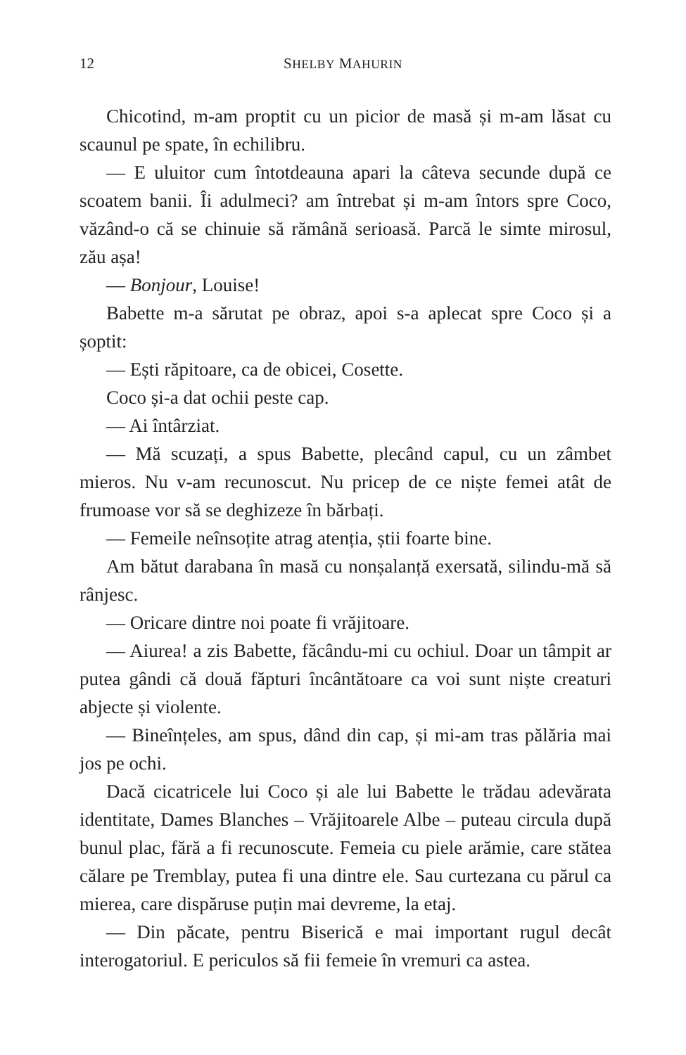12 SHELBY MAHURIN
Chicotind, m-am proptit cu un picior de masă și m-am lăsat cu scaunul pe spate, în echilibru.
— E uluitor cum întotdeauna apari la câteva secunde după ce scoatem banii. Îi adulmeci? am întrebat și m-am întors spre Coco, văzând-o că se chinuie să rămână serioasă. Parcă le simte mirosul, zău așa!
— Bonjour, Louise!
Babette m-a sărutat pe obraz, apoi s-a aplecat spre Coco și a șoptit:
— Ești răpitoare, ca de obicei, Cosette.
Coco și-a dat ochii peste cap.
— Ai întârziat.
— Mă scuzați, a spus Babette, plecând capul, cu un zâmbet mieros. Nu v-am recunoscut. Nu pricep de ce niște femei atât de frumoase vor să se deghizeze în bărbați.
— Femeile neînsoțite atrag atenția, știi foarte bine.
Am bătut darabana în masă cu nonșalanță exersată, silindu-mă să rânjesc.
— Oricare dintre noi poate fi vrăjitoare.
— Aiurea! a zis Babette, făcându-mi cu ochiul. Doar un tâmpit ar putea gândi că două făpturi încântătoare ca voi sunt niște creaturi abjecte și violente.
— Bineînțeles, am spus, dând din cap, și mi-am tras pălăria mai jos pe ochi.
Dacă cicatricele lui Coco și ale lui Babette le trădau adevărata identitate, Dames Blanches – Vrăjitoarele Albe – puteau circula după bunul plac, fără a fi recunoscute. Femeia cu piele arămie, care stătea călare pe Tremblay, putea fi una dintre ele. Sau curtezana cu părul ca mierea, care dispăruse puțin mai devreme, la etaj.
— Din păcate, pentru Biserică e mai important rugul decât interogatoriul. E periculos să fii femeie în vremuri ca astea.